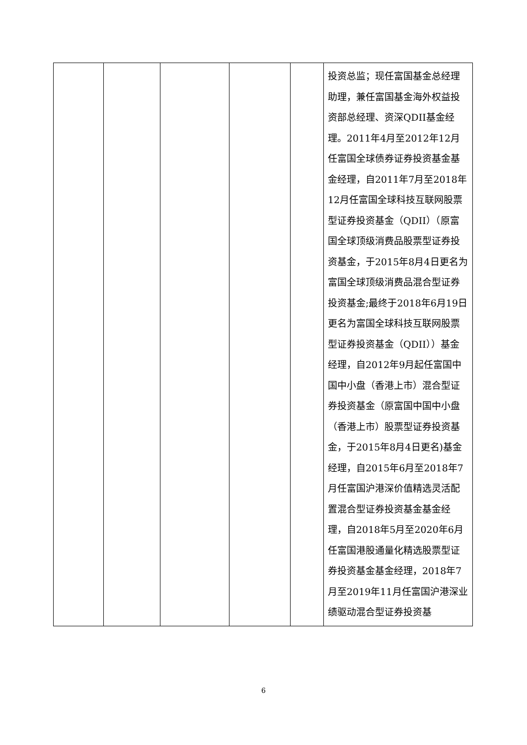| | | | | | 投资总监；现任富国基金总经理助理，兼任富国基金海外权益投资部总经理、资深QDII基金经理。2011年4月至2012年12月任富国全球债券证券投资基金基金经理，自2011年7月至2018年12月任富国全球科技互联网股票型证券投资基金（QDII）（原富国全球顶级消费品股票型证券投资基金，于2015年8月4日更名为富国全球顶级消费品混合型证券投资基金;最终于2018年6月19日更名为富国全球科技互联网股票型证券投资基金（QDII））基金经理，自2012年9月起任富国中国中小盘（香港上市）混合型证券投资基金（原富国中国中小盘（香港上市）股票型证券投资基金，于2015年8月4日更名)基金经理，自2015年6月至2018年7月任富国沪港深价值精选灵活配置混合型证券投资基金基金经理，自2018年5月至2020年6月任富国港股通量化精选股票型证券投资基金基金经理，2018年7月至2019年11月任富国沪港深业绩驱动混合型证券投资基 |
6